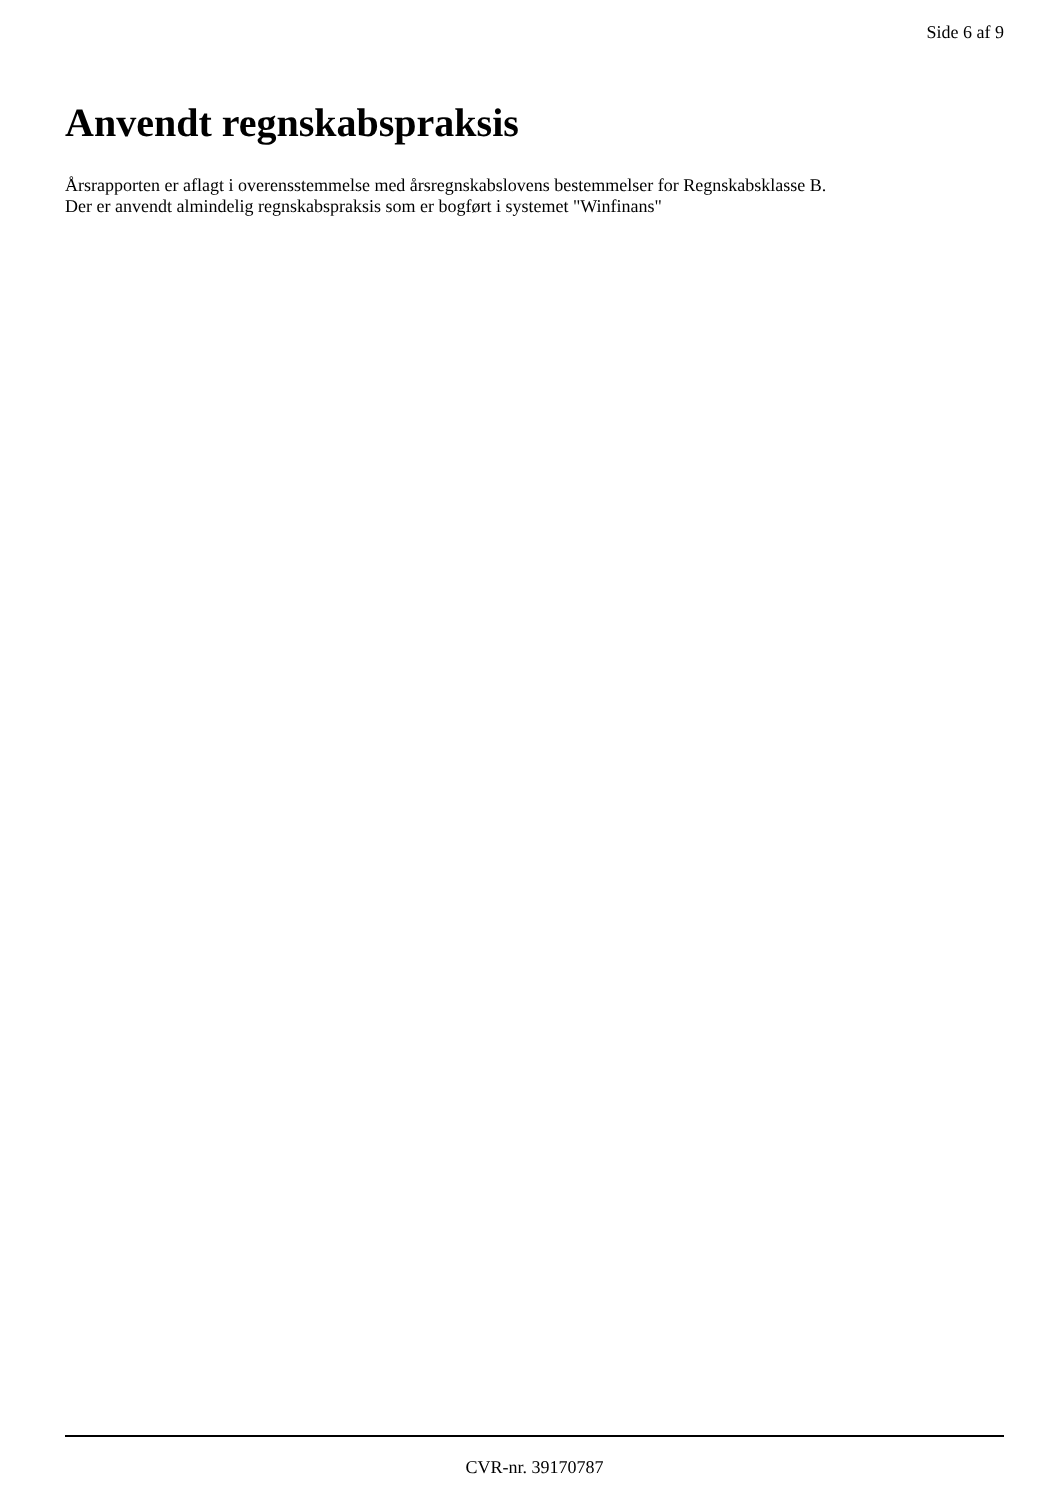Side 6 af 9
Anvendt regnskabspraksis
Årsrapporten er aflagt i overensstemmelse med årsregnskabslovens bestemmelser for Regnskabsklasse B.
Der er anvendt almindelig regnskabspraksis som er bogført i systemet "Winfinans"
CVR-nr. 39170787